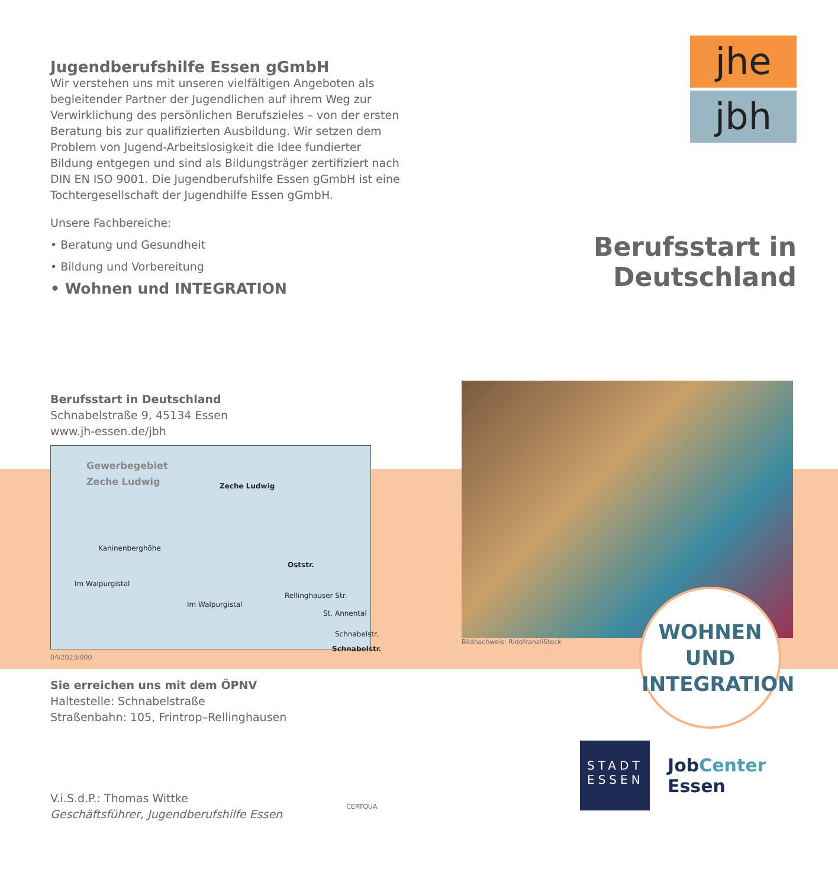Jugendberufshilfe Essen gGmbH
Wir verstehen uns mit unseren vielfältigen Angeboten als begleitender Partner der Jugendlichen auf ihrem Weg zur Verwirklichung des persönlichen Berufszieles – von der ersten Beratung bis zur qualifizierten Ausbildung. Wir setzen dem Problem von Jugend-Arbeitslosigkeit die Idee fundierter Bildung entgegen und sind als Bildungsträger zertifiziert nach DIN EN ISO 9001. Die Jugendberufshilfe Essen gGmbH ist eine Tochtergesellschaft der Jugendhilfe Essen gGmbH.
Unsere Fachbereiche:
• Beratung und Gesundheit
• Bildung und Vorbereitung
• Wohnen und INTEGRATION
Berufsstart in Deutschland
Schnabelstraße 9, 45134 Essen
www.jh-essen.de/jbh
Gewerbegebiet
Zeche Ludwig
Zeche Ludwig
Kaninenberghöhe
Oststr.
Rellinghauser Str.
Im Walpurgistal
Im Walpurgistal
St. Annental
Schnabelstr.
Schnabelstr.
04/2023/000
Sie erreichen uns mit dem ÖPNV
Haltestelle: Schnabelstraße
Straßenbahn: 105, Frintrop–Rellinghausen
V.i.S.d.P.: Thomas Wittke
Geschäftsführer, Jugendberufshilfe Essen
CERTQUA
jhe
jbh
Berufsstart in Deutschland
Bildnachweis: Ridofranz/iStock
WOHNEN
UND
INTEGRATION
STADT ESSEN
JobCenter Essen